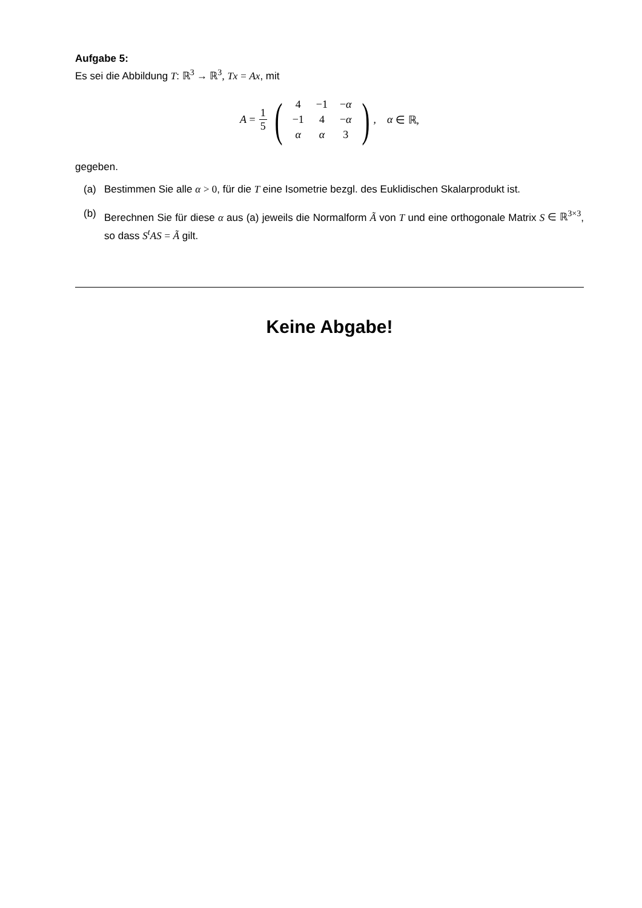Aufgabe 5:
Es sei die Abbildung T: ℝ<sup>3</sup> → ℝ<sup>3</sup>, Tx = Ax, mit
A = 1 5 (
| 4 | −1 | − α |
| −1 | 4 | − α |
| α | α | 3 |
), α ∈ ℝ,
gegeben.
(a) Bestimmen Sie alle α > 0, für die T eine Isometrie bezgl. des Euklidischen Skalarprodukt ist.
(b) Berechnen Sie für diese α aus (a) jeweils die Normalform Ã von T und eine orthogonale Matrix S ∈ ℝ<sup>3×3</sup>, so dass S<sup>t</sup>AS = Ã gilt.
Keine Abgabe!